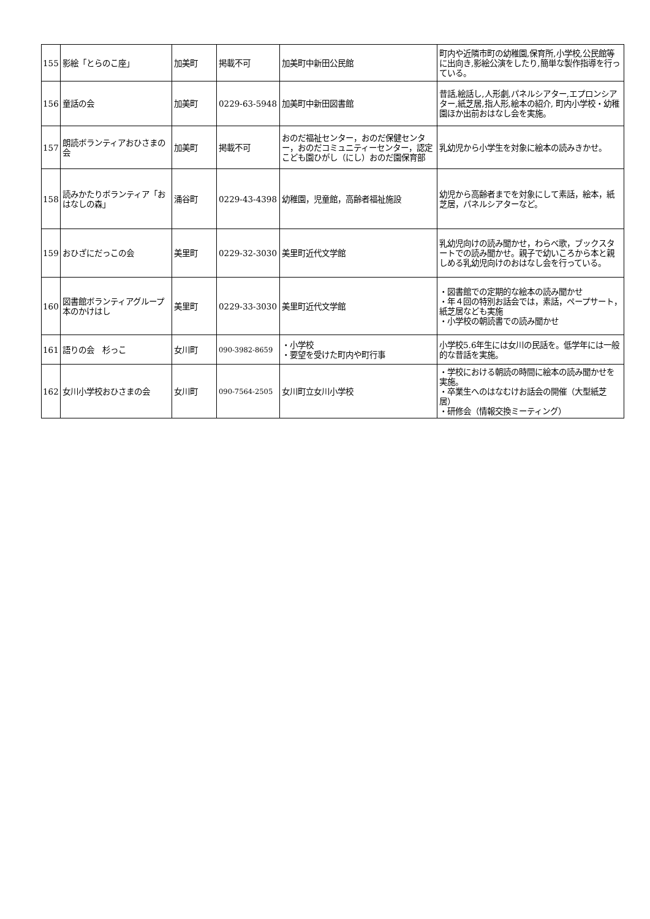| 155 | 影絵「とらのこ座」 | 加美町 | 掲載不可 | 加美町中新田公民館 | 町内や近隣市町の幼稚園,保育所,小学校,公民館等に出向き,影絵公演をしたり,簡単な製作指導を行っている。 |
| 156 | 童話の会 | 加美町 | 0229-63-5948 | 加美町中新田図書館 | 昔話,絵話し,人形劇,パネルシアター,エプロンシアター,紙芝居,指人形,絵本の紹介, 町内小学校・幼稚園ほか出前おはなし会を実施。 |
| 157 | 朗読ボランティアおひさまの会 | 加美町 | 掲載不可 | おのだ福祉センター，おのだ保健センター，おのだコミュニティーセンター，認定こども園ひがし（にし）おのだ園保育部 | 乳幼児から小学生を対象に絵本の読みきかせ。 |
| 158 | 読みかたりボランティア「おはなしの森」 | 涌谷町 | 0229-43-4398 | 幼稚園，児童館，高齢者福祉施設 | 幼児から高齢者までを対象にして素話，絵本，紙芝居，パネルシアターなど。 |
| 159 | おひざにだっこの会 | 美里町 | 0229-32-3030 | 美里町近代文学館 | 乳幼児向けの読み聞かせ，わらべ歌，ブックスタートでの読み聞かせ。親子で幼いころから本と親しめる乳幼児向けのおはなし会を行っている。 |
| 160 | 図書館ボランティアグループ本のかけはし | 美里町 | 0229-33-3030 | 美里町近代文学館 | ・図書館での定期的な絵本の読み聞かせ ・年４回の特別お話会では，素話，ペープサート，紙芝居なども実施 ・小学校の朝読書での読み聞かせ |
| 161 | 語りの会 杉っこ | 女川町 | 090-3982-8659 | ・小学校 ・要望を受けた町内や町行事 | 小学校5.6年生には女川の民話を。低学年には一般的な昔話を実施。 |
| 162 | 女川小学校おひさまの会 | 女川町 | 090-7564-2505 | 女川町立女川小学校 | ・学校における朝読の時間に絵本の読み聞かせを実施。 ・卒業生へのはなむけお話会の開催（大型紙芝居） ・研修会（情報交換ミーティング） |